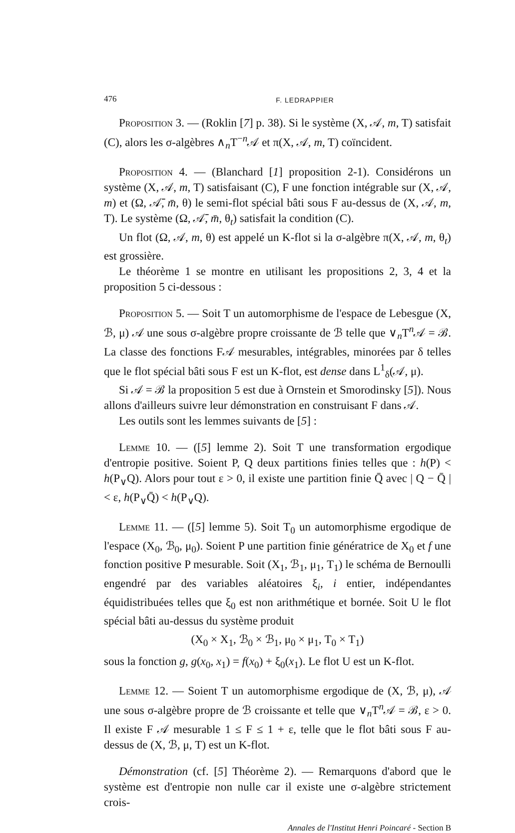476 F. LEDRAPPIER
Proposition 3. — (Roklin [7] p. 38). Si le système (X, 𝒜, m, T) satisfait (C), alors les σ-algèbres ∧<sub>n</sub>T<sup>−n</sup>𝒜 et π(X, 𝒜, m, T) coïncident.
Proposition 4. — (Blanchard [1] proposition 2-1). Considérons un système (X, 𝒜, m, T) satisfaisant (C), F une fonction intégrable sur (X, 𝒜, m) et (Ω, 𝒜̄, m̄, θ) le semi-flot spécial bâti sous F au-dessus de (X, 𝒜, m, T). Le système (Ω, 𝒜̄, m̄, θ<sub>t</sub>) satisfait la condition (C).
Un flot (Ω, 𝒜, m, θ) est appelé un K-flot si la σ-algèbre π(X, 𝒜, m, θ<sub>t</sub>) est grossière.
Le théorème 1 se montre en utilisant les propositions 2, 3, 4 et la proposition 5 ci-dessous :
Proposition 5. — Soit T un automorphisme de l'espace de Lebesgue (X, ℬ, μ) 𝒜 une sous σ-algèbre propre croissante de ℬ telle que ∨<sub>n</sub>T<sup>n</sup>𝒜 = ℬ. La classe des fonctions F𝒜 mesurables, intégrables, minorées par δ telles que le flot spécial bâti sous F est un K-flot, est dense dans L<sup>1</sup><sub>δ</sub>(𝒜, μ).
Si 𝒜 = ℬ la proposition 5 est due à Ornstein et Smorodinsky [5]). Nous allons d'ailleurs suivre leur démonstration en construisant F dans 𝒜.
Les outils sont les lemmes suivants de [5] :
Lemme 10. — ([5] lemme 2). Soit T une transformation ergodique d'entropie positive. Soient P, Q deux partitions finies telles que : h(P) < h(P<sub>∨</sub>Q). Alors pour tout ε > 0, il existe une partition finie Q̄ avec | Q − Q̄ | < ε, h(P<sub>∨</sub>Q̄) < h(P<sub>∨</sub>Q).
Lemme 11. — ([5] lemme 5). Soit T<sub>0</sub> un automorphisme ergodique de l'espace (X<sub>0</sub>, ℬ<sub>0</sub>, μ<sub>0</sub>). Soient P une partition finie génératrice de X<sub>0</sub> et f une fonction positive P mesurable. Soit (X<sub>1</sub>, ℬ<sub>1</sub>, μ<sub>1</sub>, T<sub>1</sub>) le schéma de Bernoulli engendré par des variables aléatoires ξ<sub>i</sub>, i entier, indépendantes équidistribuées telles que ξ<sub>0</sub> est non arithmétique et bornée. Soit U le flot spécial bâti au-dessus du système produit
(X<sub>0</sub> × X<sub>1</sub>, ℬ<sub>0</sub> × ℬ<sub>1</sub>, μ<sub>0</sub> × μ<sub>1</sub>, T<sub>0</sub> × T<sub>1</sub>)
sous la fonction g, g(x<sub>0</sub>, x<sub>1</sub>) = f(x<sub>0</sub>) + ξ<sub>0</sub>(x<sub>1</sub>). Le flot U est un K-flot.
Lemme 12. — Soient T un automorphisme ergodique de (X, ℬ, μ), 𝒜 une sous σ-algèbre propre de ℬ croissante et telle que ∨<sub>n</sub>T<sup>n</sup>𝒜 = ℬ, ε > 0. Il existe F 𝒜 mesurable 1 ≤ F ≤ 1 + ε, telle que le flot bâti sous F au-dessus de (X, ℬ, μ, T) est un K-flot.
Démonstration (cf. [5] Théorème 2). — Remarquons d'abord que le système est d'entropie non nulle car il existe une σ-algèbre strictement crois-
Annales de l'Institut Henri Poincaré - Section B